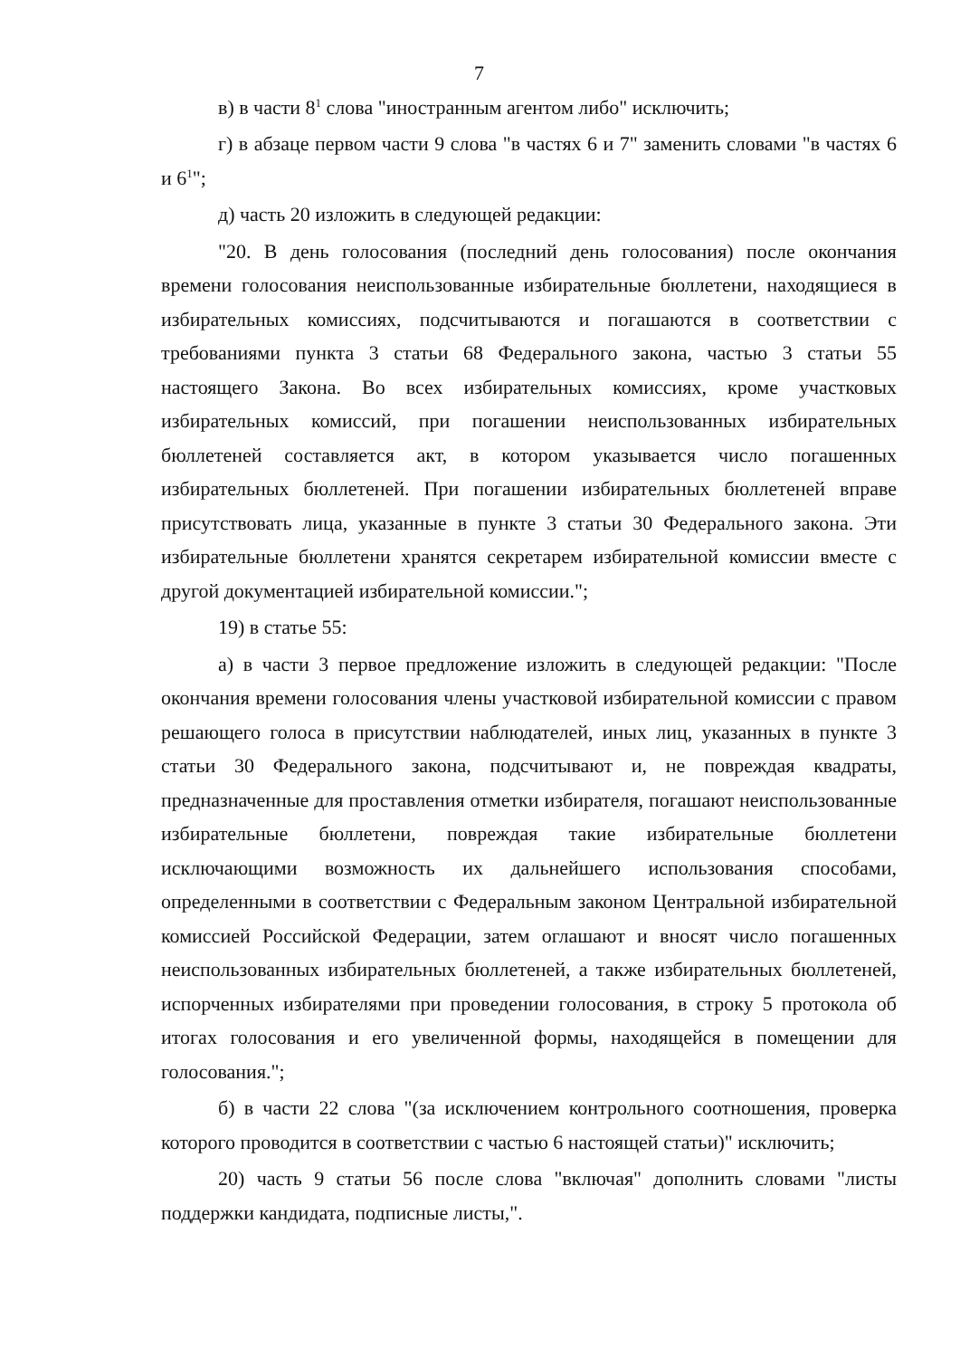7
в) в части 8<sup>1</sup> слова "иностранным агентом либо" исключить;
г) в абзаце первом части 9 слова "в частях 6 и 7" заменить словами "в частях 6 и 6<sup>1</sup>";
д) часть 20 изложить в следующей редакции:
"20. В день голосования (последний день голосования) после окончания времени голосования неиспользованные избирательные бюллетени, находящиеся в избирательных комиссиях, подсчитываются и погашаются в соответствии с требованиями пункта 3 статьи 68 Федерального закона, частью 3 статьи 55 настоящего Закона. Во всех избирательных комиссиях, кроме участковых избирательных комиссий, при погашении неиспользованных избирательных бюллетеней составляется акт, в котором указывается число погашенных избирательных бюллетеней. При погашении избирательных бюллетеней вправе присутствовать лица, указанные в пункте 3 статьи 30 Федерального закона. Эти избирательные бюллетени хранятся секретарем избирательной комиссии вместе с другой документацией избирательной комиссии.";
19) в статье 55:
а) в части 3 первое предложение изложить в следующей редакции: "После окончания времени голосования члены участковой избирательной комиссии с правом решающего голоса в присутствии наблюдателей, иных лиц, указанных в пункте 3 статьи 30 Федерального закона, подсчитывают и, не повреждая квадраты, предназначенные для проставления отметки избирателя, погашают неиспользованные избирательные бюллетени, повреждая такие избирательные бюллетени исключающими возможность их дальнейшего использования способами, определенными в соответствии с Федеральным законом Центральной избирательной комиссией Российской Федерации, затем оглашают и вносят число погашенных неиспользованных избирательных бюллетеней, а также избирательных бюллетеней, испорченных избирателями при проведении голосования, в строку 5 протокола об итогах голосования и его увеличенной формы, находящейся в помещении для голосования.";
б) в части 22 слова "(за исключением контрольного соотношения, проверка которого проводится в соответствии с частью 6 настоящей статьи)" исключить;
20) часть 9 статьи 56 после слова "включая" дополнить словами "листы поддержки кандидата, подписные листы,".